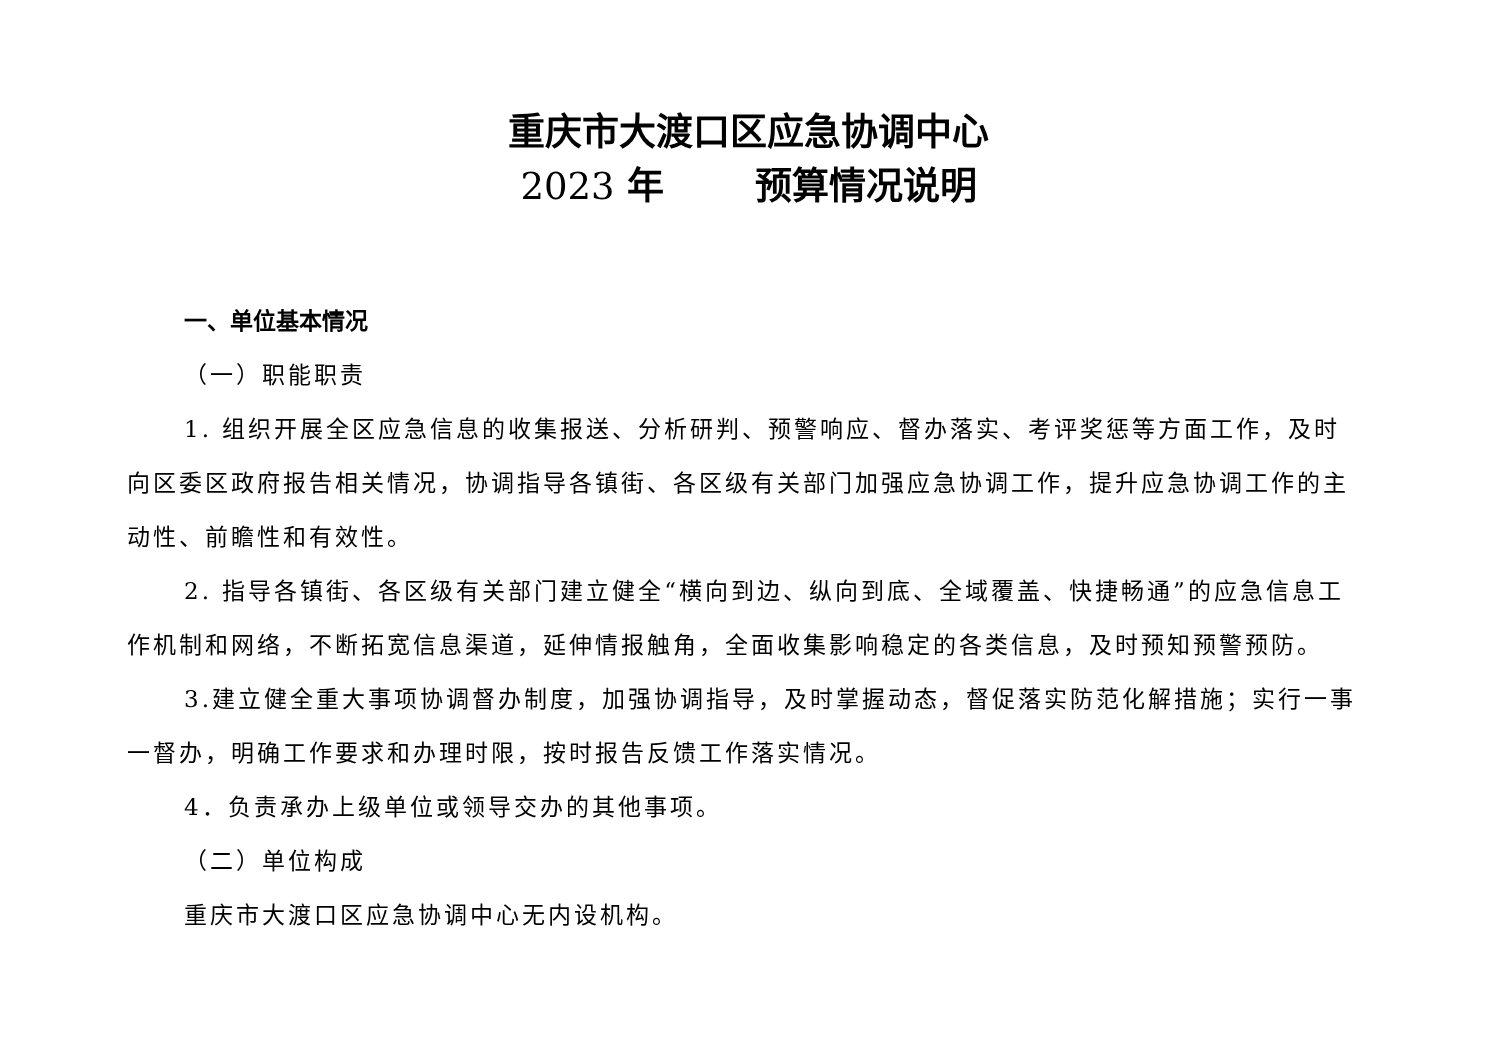重庆市大渡口区应急协调中心
2023 年 预算情况说明
一、单位基本情况
（一）职能职责
1. 组织开展全区应急信息的收集报送、分析研判、预警响应、督办落实、考评奖惩等方面工作，及时向区委区政府报告相关情况，协调指导各镇街、各区级有关部门加强应急协调工作，提升应急协调工作的主动性、前瞻性和有效性。
2. 指导各镇街、各区级有关部门建立健全“横向到边、纵向到底、全域覆盖、快捷畅通”的应急信息工作机制和网络，不断拓宽信息渠道，延伸情报触角，全面收集影响稳定的各类信息，及时预知预警预防。
3.建立健全重大事项协调督办制度，加强协调指导，及时掌握动态，督促落实防范化解措施；实行一事一督办，明确工作要求和办理时限，按时报告反馈工作落实情况。
4．负责承办上级单位或领导交办的其他事项。
（二）单位构成
重庆市大渡口区应急协调中心无内设机构。